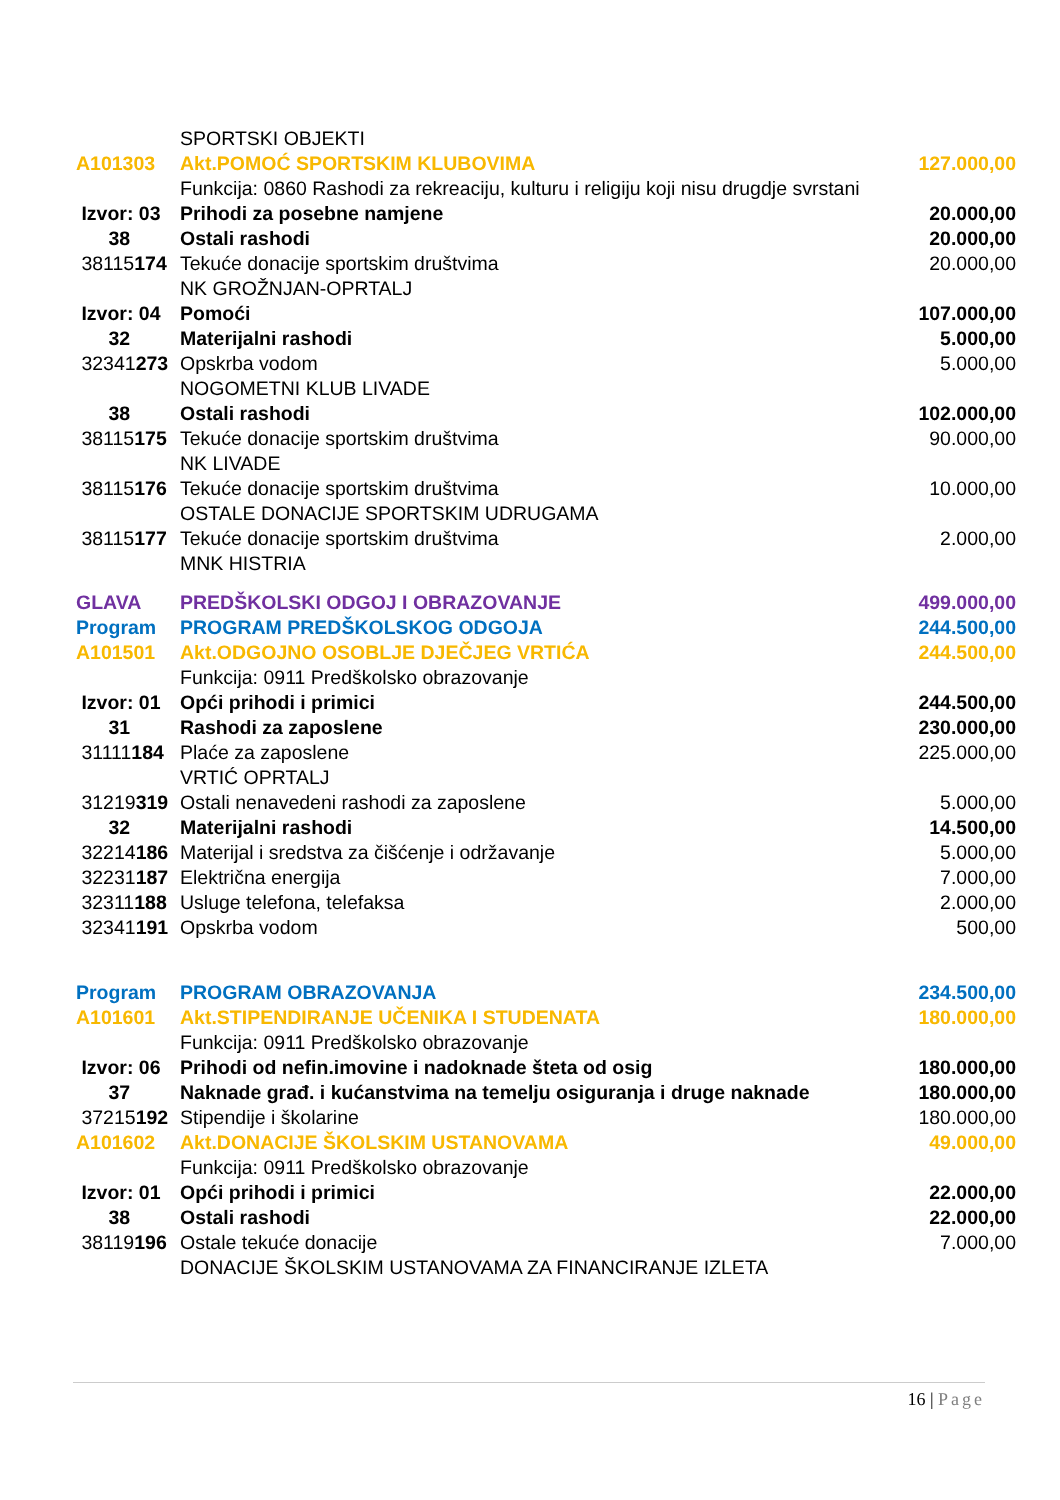| | SPORTSKI OBJEKTI | |
| A101303 | Akt.POMOĆ SPORTSKIM KLUBOVIMA | 127.000,00 |
| | Funkcija: 0860 Rashodi za rekreaciju, kulturu i religiju koji nisu drugdje svrstani | |
| Izvor: 03 | Prihodi za posebne namjene | 20.000,00 |
| 38 | Ostali rashodi | 20.000,00 |
| 38115 174 | Tekuće donacije sportskim društvima | 20.000,00 |
| | NK GROŽNJAN-OPRTALJ | |
| Izvor: 04 | Pomoći | 107.000,00 |
| 32 | Materijalni rashodi | 5.000,00 |
| 32341 273 | Opskrba vodom | 5.000,00 |
| | NOGOMETNI KLUB LIVADE | |
| 38 | Ostali rashodi | 102.000,00 |
| 38115 175 | Tekuće donacije sportskim društvima | 90.000,00 |
| | NK LIVADE | |
| 38115 176 | Tekuće donacije sportskim društvima | 10.000,00 |
| | OSTALE DONACIJE SPORTSKIM UDRUGAMA | |
| 38115 177 | Tekuće donacije sportskim društvima | 2.000,00 |
| | MNK HISTRIA | |
| GLAVA | PREDŠKOLSKI ODGOJ I OBRAZOVANJE | 499.000,00 |
| Program | PROGRAM PREDŠKOLSKOG ODGOJA | 244.500,00 |
| A101501 | Akt.ODGOJNO OSOBLJE DJEČJEG VRTIĆA | 244.500,00 |
| | Funkcija: 0911 Predškolsko obrazovanje | |
| Izvor: 01 | Opći prihodi i primici | 244.500,00 |
| 31 | Rashodi za zaposlene | 230.000,00 |
| 31111 184 | Plaće za zaposlene | 225.000,00 |
| | VRTIĆ OPRTALJ | |
| 31219 319 | Ostali nenavedeni rashodi za zaposlene | 5.000,00 |
| 32 | Materijalni rashodi | 14.500,00 |
| 32214 186 | Materijal i sredstva za čišćenje i održavanje | 5.000,00 |
| 32231 187 | Električna energija | 7.000,00 |
| 32311 188 | Usluge telefona, telefaksa | 2.000,00 |
| 32341 191 | Opskrba vodom | 500,00 |
| Program | PROGRAM OBRAZOVANJA | 234.500,00 |
| A101601 | Akt.STIPENDIRANJE UČENIKA I STUDENATA | 180.000,00 |
| | Funkcija: 0911 Predškolsko obrazovanje | |
| Izvor: 06 | Prihodi od nefin.imovine i nadoknade šteta od osig | 180.000,00 |
| 37 | Naknade građ. i kućanstvima na temelju osiguranja i druge naknade | 180.000,00 |
| 37215 192 | Stipendije i školarine | 180.000,00 |
| A101602 | Akt.DONACIJE ŠKOLSKIM USTANOVAMA | 49.000,00 |
| | Funkcija: 0911 Predškolsko obrazovanje | |
| Izvor: 01 | Opći prihodi i primici | 22.000,00 |
| 38 | Ostali rashodi | 22.000,00 |
| 38119 196 | Ostale tekuće donacije | 7.000,00 |
| | DONACIJE ŠKOLSKIM USTANOVAMA ZA FINANCIRANJE IZLETA | |
16 | Page